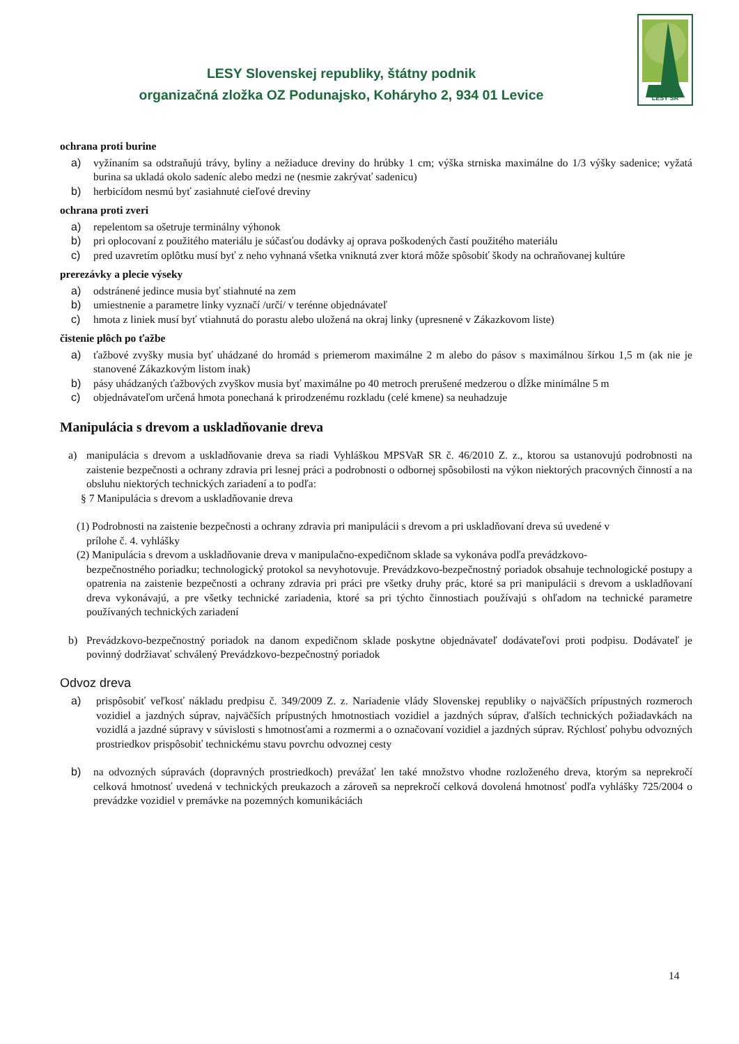LESY Slovenskej republiky, štátny podnik
organizačná zložka OZ Podunajsko, Koháryho 2, 934 01 Levice
LESY SR
ochrana proti burine
a) vyžínaním sa odstraňujú trávy, byliny a nežiaduce dreviny do hrúbky 1 cm; výška strniska maximálne do 1/3 výšky sadenice; vyžatá burina sa ukladá okolo sadeníc alebo medzi ne (nesmie zakrývať sadenicu)
b) herbicídom nesmú byť zasiahnuté cieľové dreviny
ochrana proti zveri
a) repelentom sa ošetruje terminálny výhonok
b) pri oplocovaní z použitého materiálu je súčasťou dodávky aj oprava poškodených častí použitého materiálu
c) pred uzavretím oplôtku musí byť z neho vyhnaná všetka vniknutá zver ktorá môže spôsobiť škody na ochraňovanej kultúre
prerezávky a plecie výseky
a) odstránené jedince musia byť stiahnuté na zem
b) umiestnenie a parametre linky vyznačí /určí/ v terénne objednávateľ
c) hmota z liniek musí byť vtiahnutá do porastu alebo uložená na okraj linky (upresnené v Zákazkovom liste)
čistenie plôch po ťažbe
a) ťažbové zvyšky musia byť uhádzané do hromád s priemerom maximálne 2 m alebo do pásov s maximálnou šírkou 1,5 m (ak nie je stanovené Zákazkovým listom inak)
b) pásy uhádzaných ťažbových zvyškov musia byť maximálne po 40 metroch prerušené medzerou o dĺžke minimálne 5 m
c) objednávateľom určená hmota ponechaná k prirodzenému rozkladu (celé kmene) sa neuhadzuje
Manipulácia s drevom a uskladňovanie dreva
a) manipulácia s drevom a uskladňovanie dreva sa riadi Vyhláškou MPSVaR SR č. 46/2010 Z. z., ktorou sa ustanovujú podrobnosti na zaistenie bezpečnosti a ochrany zdravia pri lesnej práci a podrobnosti o odbornej spôsobilosti na výkon niektorých pracovných činností a na obsluhu niektorých technických zariadení a to podľa:
§ 7 Manipulácia s drevom a uskladňovanie dreva
(1) Podrobnosti na zaistenie bezpečnosti a ochrany zdravia pri manipulácii s drevom a pri uskladňovaní dreva sú uvedené v
prílohe č. 4. vyhlášky
(2) Manipulácia s drevom a uskladňovanie dreva v manipulačno-expedičnom sklade sa vykonáva podľa prevádzkovo-
bezpečnostného poriadku; technologický protokol sa nevyhotovuje. Prevádzkovo-bezpečnostný poriadok obsahuje technologické postupy a opatrenia na zaistenie bezpečnosti a ochrany zdravia pri práci pre všetky druhy prác, ktoré sa pri manipulácii s drevom a uskladňovaní dreva vykonávajú, a pre všetky technické zariadenia, ktoré sa pri týchto činnostiach používajú s ohľadom na technické parametre používaných technických zariadení
b) Prevádzkovo-bezpečnostný poriadok na danom expedičnom sklade poskytne objednávateľ dodávateľovi proti podpisu. Dodávateľ je povinný dodržiavať schválený Prevádzkovo-bezpečnostný poriadok
Odvoz dreva
a) prispôsobiť veľkosť nákladu predpisu č. 349/2009 Z. z. Nariadenie vlády Slovenskej republiky o najväčších prípustných rozmeroch vozidiel a jazdných súprav, najväčších prípustných hmotnostiach vozidiel a jazdných súprav, ďalších technických požiadavkách na vozidlá a jazdné súpravy v súvislosti s hmotnosťami a rozmermi a o označovaní vozidiel a jazdných súprav. Rýchlosť pohybu odvozných prostriedkov prispôsobiť technickému stavu povrchu odvoznej cesty
b) na odvozných súpravách (dopravných prostriedkoch) prevážať len také množstvo vhodne rozloženého dreva, ktorým sa neprekročí celková hmotnosť uvedená v technických preukazoch a zároveň sa neprekročí celková dovolená hmotnosť podľa vyhlášky 725/2004 o prevádzke vozidiel v premávke na pozemných komunikáciách
14